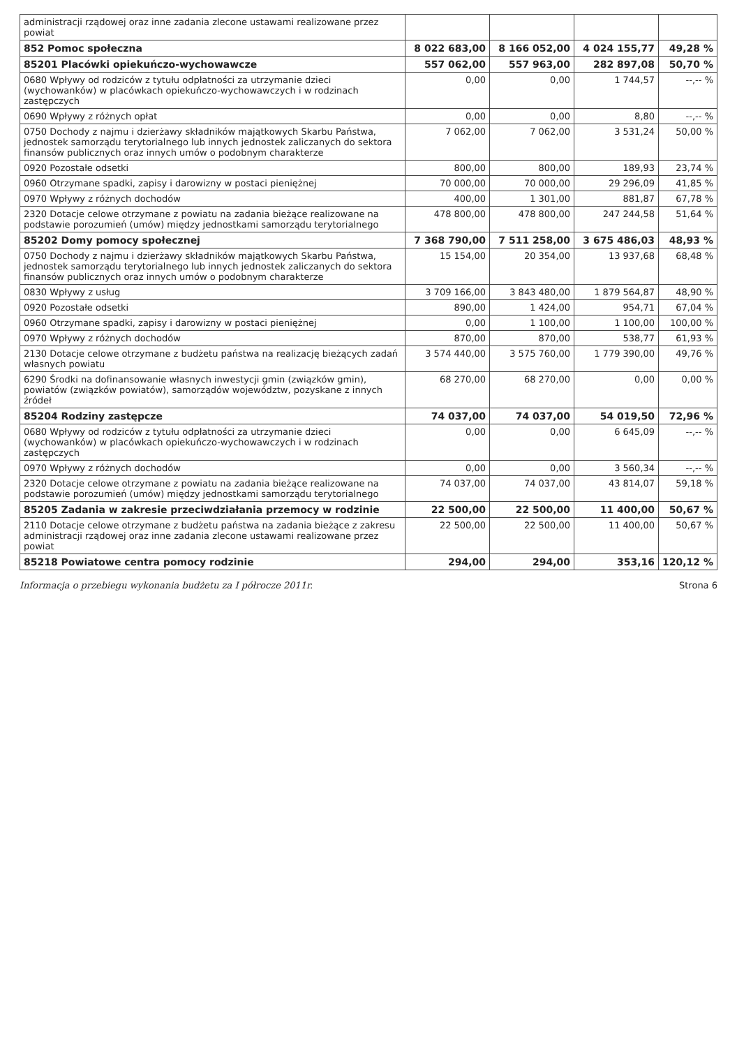| administracji rządowej oraz inne zadania zlecone ustawami realizowane przez powiat | | | | |
| 852 Pomoc społeczna | 8 022 683,00 | 8 166 052,00 | 4 024 155,77 | 49,28 % |
| 85201 Placówki opiekuńczo-wychowawcze | 557 062,00 | 557 963,00 | 282 897,08 | 50,70 % |
| 0680 Wpływy od rodziców z tytułu odpłatności za utrzymanie dzieci (wychowanków) w placówkach opiekuńczo-wychowawczych i w rodzinach zastępczych | 0,00 | 0,00 | 1 744,57 | --,-- % |
| 0690 Wpływy z różnych opłat | 0,00 | 0,00 | 8,80 | --,-- % |
| 0750 Dochody z najmu i dzierżawy składników majątkowych Skarbu Państwa, jednostek samorządu terytorialnego lub innych jednostek zaliczanych do sektora finansów publicznych oraz innych umów o podobnym charakterze | 7 062,00 | 7 062,00 | 3 531,24 | 50,00 % |
| 0920 Pozostałe odsetki | 800,00 | 800,00 | 189,93 | 23,74 % |
| 0960 Otrzymane spadki, zapisy i darowizny w postaci pieniężnej | 70 000,00 | 70 000,00 | 29 296,09 | 41,85 % |
| 0970 Wpływy z różnych dochodów | 400,00 | 1 301,00 | 881,87 | 67,78 % |
| 2320 Dotacje celowe otrzymane z powiatu na zadania bieżące realizowane na podstawie porozumień (umów) między jednostkami samorządu terytorialnego | 478 800,00 | 478 800,00 | 247 244,58 | 51,64 % |
| 85202 Domy pomocy społecznej | 7 368 790,00 | 7 511 258,00 | 3 675 486,03 | 48,93 % |
| 0750 Dochody z najmu i dzierżawy składników majątkowych Skarbu Państwa, jednostek samorządu terytorialnego lub innych jednostek zaliczanych do sektora finansów publicznych oraz innych umów o podobnym charakterze | 15 154,00 | 20 354,00 | 13 937,68 | 68,48 % |
| 0830 Wpływy z usług | 3 709 166,00 | 3 843 480,00 | 1 879 564,87 | 48,90 % |
| 0920 Pozostałe odsetki | 890,00 | 1 424,00 | 954,71 | 67,04 % |
| 0960 Otrzymane spadki, zapisy i darowizny w postaci pieniężnej | 0,00 | 1 100,00 | 1 100,00 | 100,00 % |
| 0970 Wpływy z różnych dochodów | 870,00 | 870,00 | 538,77 | 61,93 % |
| 2130 Dotacje celowe otrzymane z budżetu państwa na realizację bieżących zadań własnych powiatu | 3 574 440,00 | 3 575 760,00 | 1 779 390,00 | 49,76 % |
| 6290 Środki na dofinansowanie własnych inwestycji gmin (związków gmin), powiatów (związków powiatów), samorządów województw, pozyskane z innych źródeł | 68 270,00 | 68 270,00 | 0,00 | 0,00 % |
| 85204 Rodziny zastępcze | 74 037,00 | 74 037,00 | 54 019,50 | 72,96 % |
| 0680 Wpływy od rodziców z tytułu odpłatności za utrzymanie dzieci (wychowanków) w placówkach opiekuńczo-wychowawczych i w rodzinach zastępczych | 0,00 | 0,00 | 6 645,09 | --,-- % |
| 0970 Wpływy z różnych dochodów | 0,00 | 0,00 | 3 560,34 | --,-- % |
| 2320 Dotacje celowe otrzymane z powiatu na zadania bieżące realizowane na podstawie porozumień (umów) między jednostkami samorządu terytorialnego | 74 037,00 | 74 037,00 | 43 814,07 | 59,18 % |
| 85205 Zadania w zakresie przeciwdziałania przemocy w rodzinie | 22 500,00 | 22 500,00 | 11 400,00 | 50,67 % |
| 2110 Dotacje celowe otrzymane z budżetu państwa na zadania bieżące z zakresu administracji rządowej oraz inne zadania zlecone ustawami realizowane przez powiat | 22 500,00 | 22 500,00 | 11 400,00 | 50,67 % |
| 85218 Powiatowe centra pomocy rodzinie | 294,00 | 294,00 | 353,16 | 120,12 % |
Informacja o przebiegu wykonania budżetu za I półrocze 2011r. Strona 6